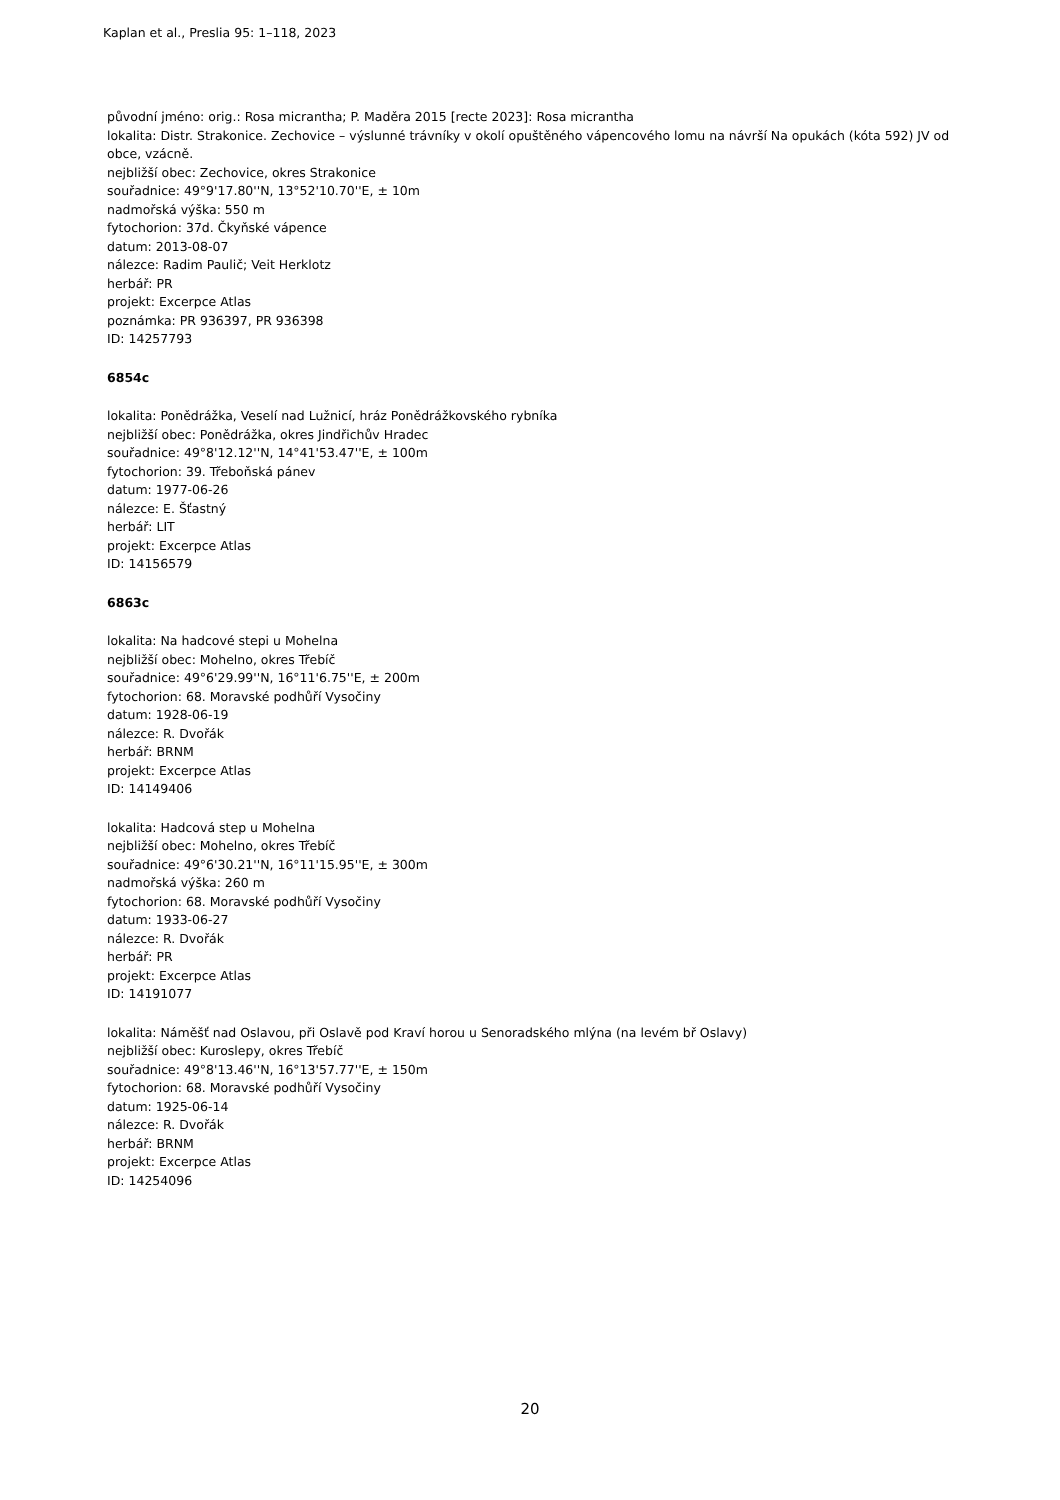Kaplan et al., Preslia 95: 1–118, 2023
původní jméno: orig.: Rosa micrantha; P. Maděra 2015 [recte 2023]: Rosa micrantha
lokalita: Distr. Strakonice. Zechovice – výslunné trávníky v okolí opuštěného vápencového lomu na návrší Na opukách (kóta 592) JV od obce, vzácně.
nejbližší obec: Zechovice, okres Strakonice
souřadnice: 49°9'17.80''N, 13°52'10.70''E, ± 10m
nadmořská výška: 550 m
fytochorion: 37d. Čkyňské vápence
datum: 2013-08-07
nálezce: Radim Paulič; Veit Herklotz
herbář: PR
projekt: Excerpce Atlas
poznámka: PR 936397, PR 936398
ID: 14257793
6854c
lokalita: Ponědrážka, Veselí nad Lužnicí, hráz Ponědrážkovského rybníka
nejbližší obec: Ponědrážka, okres Jindřichův Hradec
souřadnice: 49°8'12.12''N, 14°41'53.47''E, ± 100m
fytochorion: 39. Třeboňská pánev
datum: 1977-06-26
nálezce: E. Šťastný
herbář: LIT
projekt: Excerpce Atlas
ID: 14156579
6863c
lokalita: Na hadcové stepi u Mohelna
nejbližší obec: Mohelno, okres Třebíč
souřadnice: 49°6'29.99''N, 16°11'6.75''E, ± 200m
fytochorion: 68. Moravské podhůří Vysočiny
datum: 1928-06-19
nálezce: R. Dvořák
herbář: BRNM
projekt: Excerpce Atlas
ID: 14149406
lokalita: Hadcová step u Mohelna
nejbližší obec: Mohelno, okres Třebíč
souřadnice: 49°6'30.21''N, 16°11'15.95''E, ± 300m
nadmořská výška: 260 m
fytochorion: 68. Moravské podhůří Vysočiny
datum: 1933-06-27
nálezce: R. Dvořák
herbář: PR
projekt: Excerpce Atlas
ID: 14191077
lokalita: Náměšť nad Oslavou, při Oslavě pod Kraví horou u Senoradského mlýna (na levém bř Oslavy)
nejbližší obec: Kuroslepy, okres Třebíč
souřadnice: 49°8'13.46''N, 16°13'57.77''E, ± 150m
fytochorion: 68. Moravské podhůří Vysočiny
datum: 1925-06-14
nálezce: R. Dvořák
herbář: BRNM
projekt: Excerpce Atlas
ID: 14254096
20